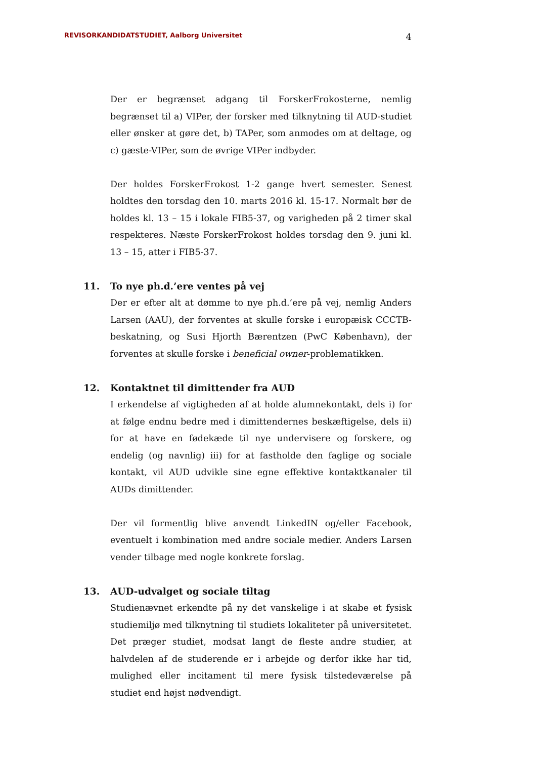REVISORKANDIDATSTUDIET, Aalborg Universitet 4
Der er begrænset adgang til ForskerFrokosterne, nemlig begrænset til a) VIPer, der forsker med tilknytning til AUD-studiet eller ønsker at gøre det, b) TAPer, som anmodes om at deltage, og c) gæste-VIPer, som de øvrige VIPer indbyder.
Der holdes ForskerFrokost 1-2 gange hvert semester. Senest holdtes den torsdag den 10. marts 2016 kl. 15-17. Normalt bør de holdes kl. 13 – 15 i lokale FIB5-37, og varigheden på 2 timer skal respekteres. Næste ForskerFrokost holdes torsdag den 9. juni kl. 13 – 15, atter i FIB5-37.
11. To nye ph.d.’ere ventes på vej
Der er efter alt at dømme to nye ph.d.’ere på vej, nemlig Anders Larsen (AAU), der forventes at skulle forske i europæisk CCCTB-beskatning, og Susi Hjorth Bærentzen (PwC København), der forventes at skulle forske i beneficial owner-problematikken.
12. Kontaktnet til dimittender fra AUD
I erkendelse af vigtigheden af at holde alumnekontakt, dels i) for at følge endnu bedre med i dimittendernes beskæftigelse, dels ii) for at have en fødekæde til nye undervisere og forskere, og endelig (og navnlig) iii) for at fastholde den faglige og sociale kontakt, vil AUD udvikle sine egne effektive kontaktkanaler til AUDs dimittender.
Der vil formentlig blive anvendt LinkedIN og/eller Facebook, eventuelt i kombination med andre sociale medier. Anders Larsen vender tilbage med nogle konkrete forslag.
13. AUD-udvalget og sociale tiltag
Studienævnet erkendte på ny det vanskelige i at skabe et fysisk studiemiljø med tilknytning til studiets lokaliteter på universitetet. Det præger studiet, modsat langt de fleste andre studier, at halvdelen af de studerende er i arbejde og derfor ikke har tid, mulighed eller incitament til mere fysisk tilstedeværelse på studiet end højst nødvendigt.